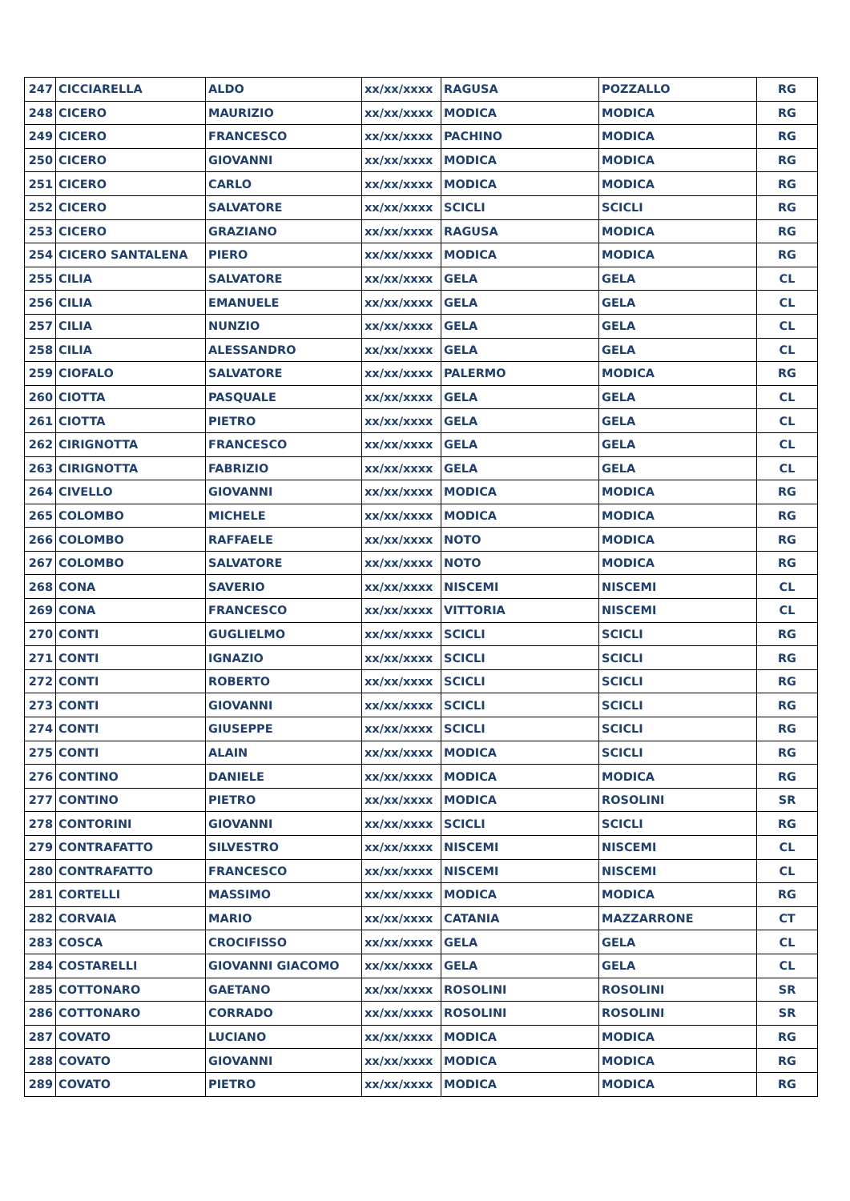| 247 | CICCIARELLA | ALDO | xx/xx/xxxx | RAGUSA | POZZALLO | RG |
| 248 | CICERO | MAURIZIO | xx/xx/xxxx | MODICA | MODICA | RG |
| 249 | CICERO | FRANCESCO | xx/xx/xxxx | PACHINO | MODICA | RG |
| 250 | CICERO | GIOVANNI | xx/xx/xxxx | MODICA | MODICA | RG |
| 251 | CICERO | CARLO | xx/xx/xxxx | MODICA | MODICA | RG |
| 252 | CICERO | SALVATORE | xx/xx/xxxx | SCICLI | SCICLI | RG |
| 253 | CICERO | GRAZIANO | xx/xx/xxxx | RAGUSA | MODICA | RG |
| 254 | CICERO SANTALENA | PIERO | xx/xx/xxxx | MODICA | MODICA | RG |
| 255 | CILIA | SALVATORE | xx/xx/xxxx | GELA | GELA | CL |
| 256 | CILIA | EMANUELE | xx/xx/xxxx | GELA | GELA | CL |
| 257 | CILIA | NUNZIO | xx/xx/xxxx | GELA | GELA | CL |
| 258 | CILIA | ALESSANDRO | xx/xx/xxxx | GELA | GELA | CL |
| 259 | CIOFALO | SALVATORE | xx/xx/xxxx | PALERMO | MODICA | RG |
| 260 | CIOTTA | PASQUALE | xx/xx/xxxx | GELA | GELA | CL |
| 261 | CIOTTA | PIETRO | xx/xx/xxxx | GELA | GELA | CL |
| 262 | CIRIGNOTTA | FRANCESCO | xx/xx/xxxx | GELA | GELA | CL |
| 263 | CIRIGNOTTA | FABRIZIO | xx/xx/xxxx | GELA | GELA | CL |
| 264 | CIVELLO | GIOVANNI | xx/xx/xxxx | MODICA | MODICA | RG |
| 265 | COLOMBO | MICHELE | xx/xx/xxxx | MODICA | MODICA | RG |
| 266 | COLOMBO | RAFFAELE | xx/xx/xxxx | NOTO | MODICA | RG |
| 267 | COLOMBO | SALVATORE | xx/xx/xxxx | NOTO | MODICA | RG |
| 268 | CONA | SAVERIO | xx/xx/xxxx | NISCEMI | NISCEMI | CL |
| 269 | CONA | FRANCESCO | xx/xx/xxxx | VITTORIA | NISCEMI | CL |
| 270 | CONTI | GUGLIELMO | xx/xx/xxxx | SCICLI | SCICLI | RG |
| 271 | CONTI | IGNAZIO | xx/xx/xxxx | SCICLI | SCICLI | RG |
| 272 | CONTI | ROBERTO | xx/xx/xxxx | SCICLI | SCICLI | RG |
| 273 | CONTI | GIOVANNI | xx/xx/xxxx | SCICLI | SCICLI | RG |
| 274 | CONTI | GIUSEPPE | xx/xx/xxxx | SCICLI | SCICLI | RG |
| 275 | CONTI | ALAIN | xx/xx/xxxx | MODICA | SCICLI | RG |
| 276 | CONTINO | DANIELE | xx/xx/xxxx | MODICA | MODICA | RG |
| 277 | CONTINO | PIETRO | xx/xx/xxxx | MODICA | ROSOLINI | SR |
| 278 | CONTORINI | GIOVANNI | xx/xx/xxxx | SCICLI | SCICLI | RG |
| 279 | CONTRAFATTO | SILVESTRO | xx/xx/xxxx | NISCEMI | NISCEMI | CL |
| 280 | CONTRAFATTO | FRANCESCO | xx/xx/xxxx | NISCEMI | NISCEMI | CL |
| 281 | CORTELLI | MASSIMO | xx/xx/xxxx | MODICA | MODICA | RG |
| 282 | CORVAIA | MARIO | xx/xx/xxxx | CATANIA | MAZZARRONE | CT |
| 283 | COSCA | CROCIFISSO | xx/xx/xxxx | GELA | GELA | CL |
| 284 | COSTARELLI | GIOVANNI GIACOMO | xx/xx/xxxx | GELA | GELA | CL |
| 285 | COTTONARO | GAETANO | xx/xx/xxxx | ROSOLINI | ROSOLINI | SR |
| 286 | COTTONARO | CORRADO | xx/xx/xxxx | ROSOLINI | ROSOLINI | SR |
| 287 | COVATO | LUCIANO | xx/xx/xxxx | MODICA | MODICA | RG |
| 288 | COVATO | GIOVANNI | xx/xx/xxxx | MODICA | MODICA | RG |
| 289 | COVATO | PIETRO | xx/xx/xxxx | MODICA | MODICA | RG |